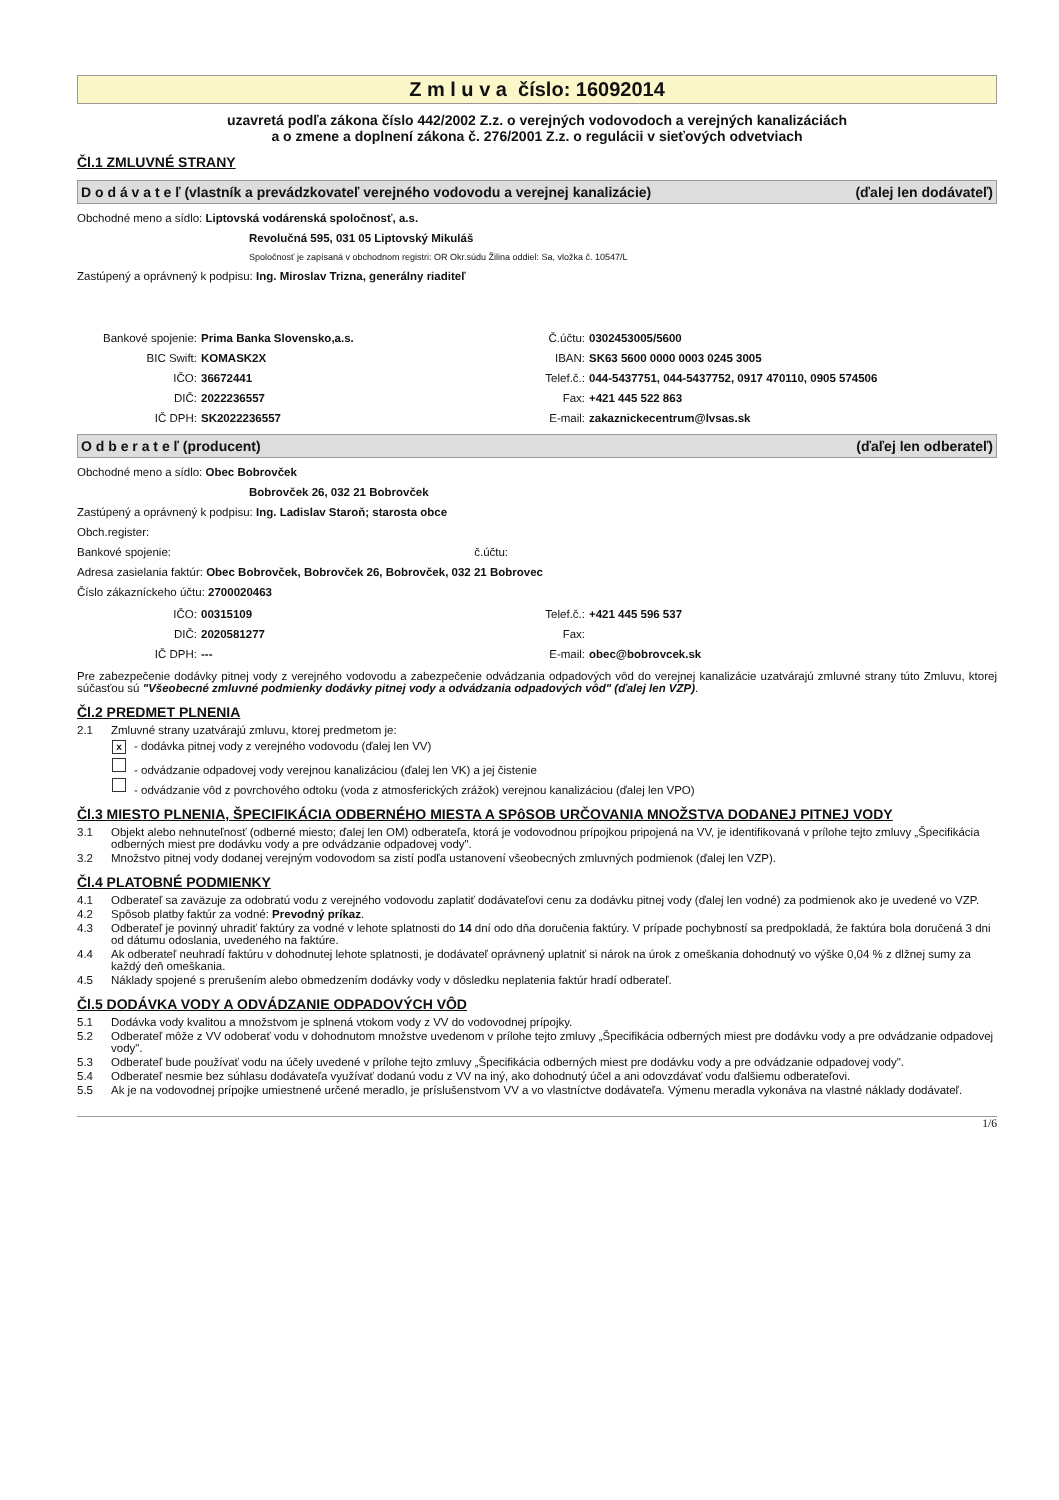Z m l u v a číslo: 16092014
uzavretá podľa zákona číslo 442/2002 Z.z. o verejných vodovodoch a verejných kanalizáciách
a o zmene a doplnení zákona č. 276/2001 Z.z. o regulácii v sieťových odvetviach
Čl.1 ZMLUVNÉ STRANY
D o d á v a t e ľ (vlastník a prevádzkovateľ verejného vodovodu a verejnej kanalizácie) (ďalej len dodávateľ)
Obchodné meno a sídlo: Liptovská vodárenská spoločnosť, a.s.
Revolučná 595, 031 05 Liptovský Mikuláš
Spoločnosť je zapísaná v obchodnom registri: OR Okr.súdu Žilina oddiel: Sa, vložka č. 10547/L
Zastúpený a oprávnený k podpisu: Ing. Miroslav Trizna, generálny riaditeľ
Bankové spojenie: Prima Banka Slovensko,a.s. Č.účtu: 0302453005/5600 BIC Swift: KOMASK2X IBAN: SK63 5600 0000 0003 0245 3005 IČO: 36672441 Telef.č.: 044-5437751, 044-5437752, 0917 470110, 0905 574506 DIČ: 2022236557 Fax: +421 445 522 863 IČ DPH: SK2022236557 E-mail: zakaznickecentrum@lvsas.sk
O d b e r a t e ľ (producent) (ďaľej len odberateľ)
Obchodné meno a sídlo: Obec Bobrovček
Bobrovček 26, 032 21 Bobrovček
Zastúpený a oprávnený k podpisu: Ing. Ladislav Staroň; starosta obce
Obch.register:
Bankové spojenie: č.účtu:
Adresa zasielania faktúr: Obec Bobrovček, Bobrovček 26, Bobrovček, 032 21 Bobrovec
Číslo zákazníckeho účtu: 2700020463
IČO: 00315109 Telef.č.: +421 445 596 537 DIČ: 2020581277 Fax: IČ DPH: --- E-mail: obec@bobrovcek.sk
Pre zabezpečenie dodávky pitnej vody z verejného vodovodu a zabezpečenie odvádzania odpadových vôd do verejnej kanalizácie uzatvárajú zmluvné strany túto Zmluvu, ktorej súčasťou sú "Všeobecné zmluvné podmienky dodávky pitnej vody a odvádzania odpadových vôd" (ďalej len VZP).
Čl.2 PREDMET PLNENIA
2.1 Zmluvné strany uzatvárajú zmluvu, ktorej predmetom je:
x - dodávka pitnej vody z verejného vodovodu (ďalej len VV)
- odvádzanie odpadovej vody verejnou kanalizáciou (ďalej len VK) a jej čistenie
- odvádzanie vôd z povrchového odtoku (voda z atmosferických zrážok) verejnou kanalizáciou (ďalej len VPO)
Čl.3 MIESTO PLNENIA, ŠPECIFIKÁCIA ODBERNÉHO MIESTA A SPôSOB URČOVANIA MNOŽSTVA DODANEJ PITNEJ VODY
3.1 Objekt alebo nehnuteľnosť (odberné miesto; ďalej len OM) odberateľa, ktorá je vodovodnou prípojkou pripojená na VV, je identifikovaná v prílohe tejto zmluvy „Špecifikácia odberných miest pre dodávku vody a pre odvádzanie odpadovej vody".
3.2 Množstvo pitnej vody dodanej verejným vodovodom sa zistí podľa ustanovení všeobecných zmluvných podmienok (ďalej len VZP).
Čl.4 PLATOBNÉ PODMIENKY
4.1 Odberateľ sa zaväzuje za odobratú vodu z verejného vodovodu zaplatiť dodávateľovi cenu za dodávku pitnej vody (ďalej len vodné) za podmienok ako je uvedené vo VZP.
4.2 Spôsob platby faktúr za vodné: Prevodný príkaz.
4.3 Odberateľ je povinný uhradiť faktúry za vodné v lehote splatnosti do 14 dní odo dňa doručenia faktúry. V prípade pochybností sa predpokladá, že faktúra bola doručená 3 dni od dátumu odoslania, uvedeného na faktúre.
4.4 Ak odberateľ neuhradí faktúru v dohodnutej lehote splatnosti, je dodávateľ oprávnený uplatniť si nárok na úrok z omeškania dohodnutý vo výške 0,04 % z dlžnej sumy za každý deň omeškania.
4.5 Náklady spojené s prerušením alebo obmedzením dodávky vody v dôsledku neplatenia faktúr hradí odberateľ.
Čl.5 DODÁVKA VODY A ODVÁDZANIE ODPADOVÝCH VÔD
5.1 Dodávka vody kvalitou a množstvom je splnená vtokom vody z VV do vodovodnej prípojky.
5.2 Odberateľ môže z VV odoberať vodu v dohodnutom množstve uvedenom v prílohe tejto zmluvy „Špecifikácia odberných miest pre dodávku vody a pre odvádzanie odpadovej vody".
5.3 Odberateľ bude používať vodu na účely uvedené v prílohe tejto zmluvy „Špecifikácia odberných miest pre dodávku vody a pre odvádzanie odpadovej vody".
5.4 Odberateľ nesmie bez súhlasu dodávateľa využívať dodanú vodu z VV na iný, ako dohodnutý účel a ani odovzdávať vodu ďalšiemu odberateľovi.
5.5 Ak je na vodovodnej prípojke umiestnené určené meradlo, je príslušenstvom VV a vo vlastníctve dodávateľa. Výmenu meradla vykonáva na vlastné náklady dodávateľ.
1/6